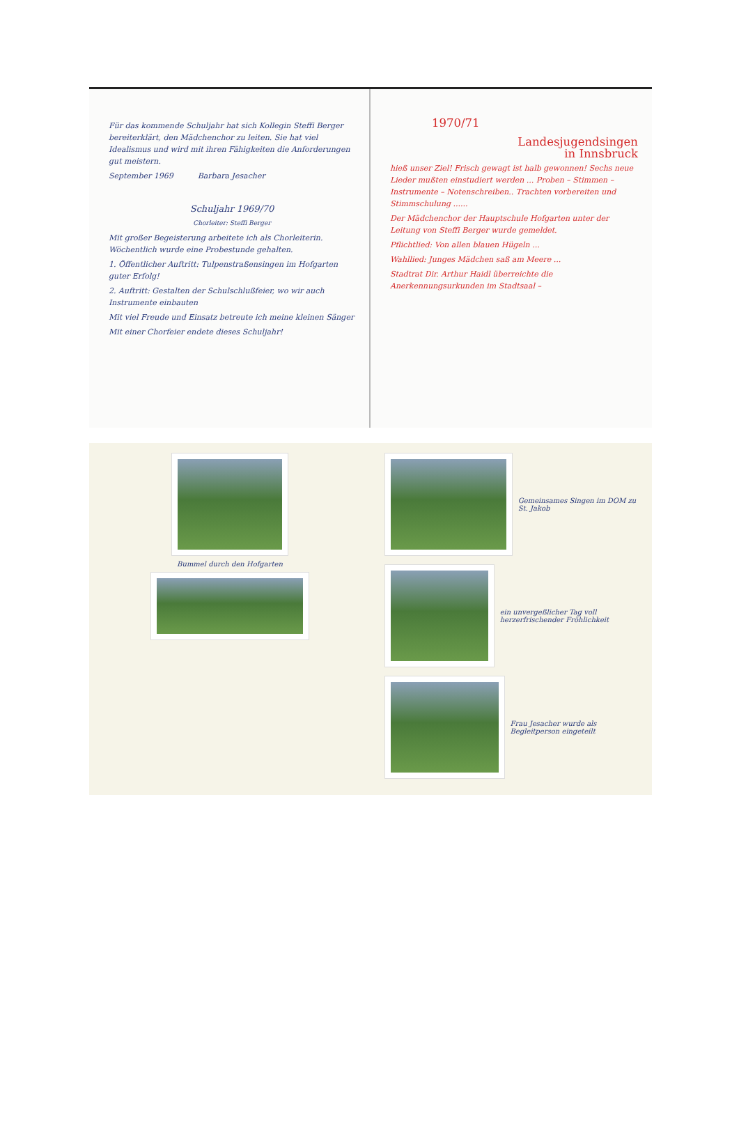Für das kommende Schuljahr hat sich Kollegin Steffi Berger bereiterklärt, den Mädchenchor zu leiten. Sie hat viel Idealismus und wird mit ihren Fähigkeiten die Anforderungen gut meistern.
September 1969 Barbara Jesacher
Schuljahr 1969/70
Chorleiter: Steffi Berger
Mit großer Begeisterung arbeitete ich als Chorleiterin. Wöchentlich wurde eine Probestunde gehalten.
1. Öffentlicher Auftritt: Tulpenstraßensingen im Hofgarten guter Erfolg!
2. Auftritt: Gestalten der Schulschlußfeier, wo wir auch Instrumente einbauten
Mit viel Freude und Einsatz betreute ich meine kleinen Sänger
Mit einer Chorfeier endete dieses Schuljahr!
1970/71
Landesjugendsingen
in Innsbruck
hieß unser Ziel! Frisch gewagt ist halb gewonnen! Sechs neue Lieder mußten einstudiert werden ... Proben – Stimmen – Instrumente – Notenschreiben.. Trachten vorbereiten und Stimmschulung ......
Der Mädchenchor der Hauptschule Hofgarten unter der Leitung von Steffi Berger wurde gemeldet.
Pflichtlied: Von allen blauen Hügeln ...
Wahllied: Junges Mädchen saß am Meere ...
Stadtrat Dir. Arthur Haidl überreichte die Anerkennungsurkunden im Stadtsaal –
Bummel durch den Hofgarten Gemeinsames Singen im DOM zu St. Jakob
ein unvergeßlicher Tag voll herzerfrischender Fröhlichkeit
Frau Jesacher wurde als Begleitperson eingeteilt